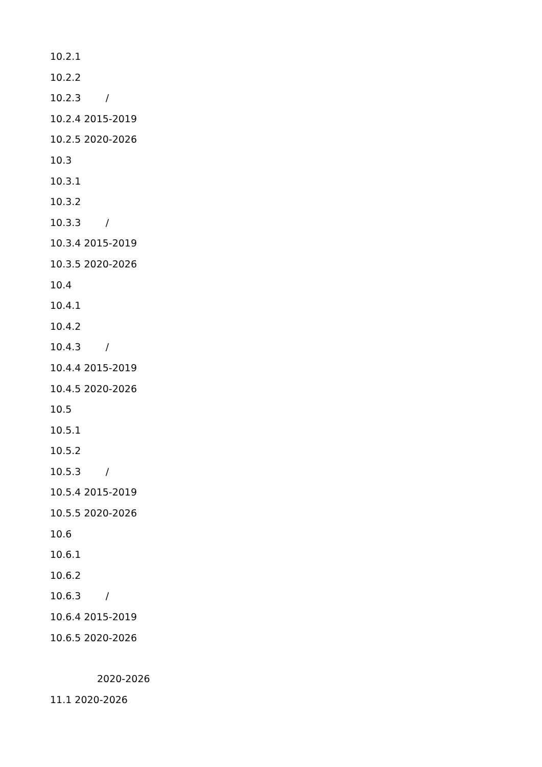10.2.1
10.2.2
10.2.3 /
10.2.4 2015-2019
10.2.5 2020-2026
10.3
10.3.1
10.3.2
10.3.3 /
10.3.4 2015-2019
10.3.5 2020-2026
10.4
10.4.1
10.4.2
10.4.3 /
10.4.4 2015-2019
10.4.5 2020-2026
10.5
10.5.1
10.5.2
10.5.3 /
10.5.4 2015-2019
10.5.5 2020-2026
10.6
10.6.1
10.6.2
10.6.3 /
10.6.4 2015-2019
10.6.5 2020-2026
2020-2026
11.1 2020-2026